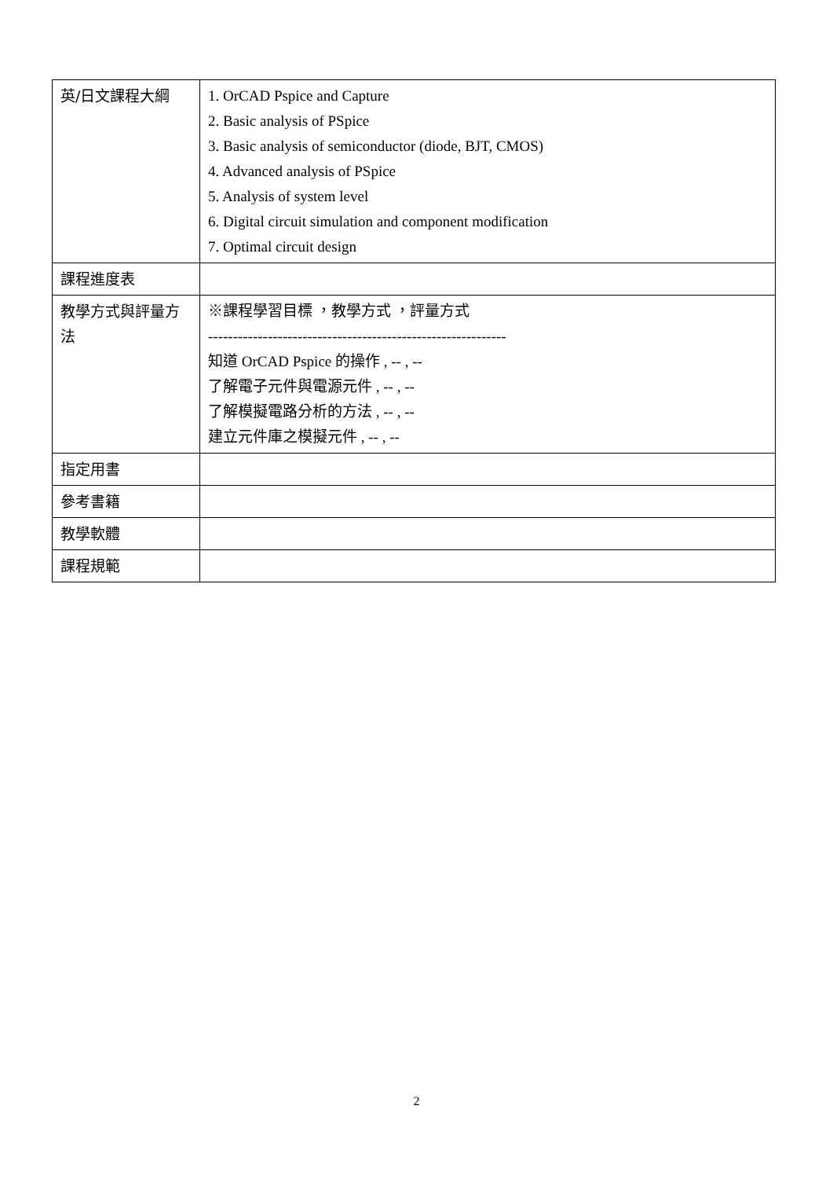| 英/日文課程大綱 | 1. OrCAD Pspice and Capture 2. Basic analysis of PSpice 3. Basic analysis of semiconductor (diode, BJT, CMOS) 4. Advanced analysis of PSpice 5. Analysis of system level 6. Digital circuit simulation and component modification 7. Optimal circuit design |
| 課程進度表 | |
| 教學方式與評量方法 | ※課程學習目標 ，教學方式 ，評量方式 ------------------------------------------------------------ 知道 OrCAD Pspice 的操作 , -- , -- 了解電子元件與電源元件 , -- , -- 了解模擬電路分析的方法 , -- , -- 建立元件庫之模擬元件 , -- , -- |
| 指定用書 | |
| 參考書籍 | |
| 教學軟體 | |
| 課程規範 | |
2